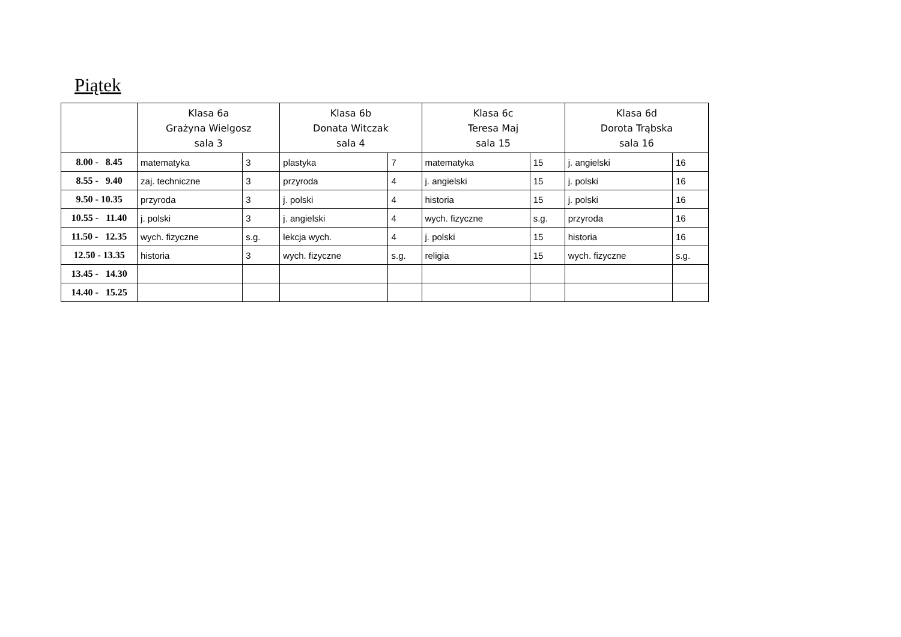Piątek
| | Klasa 6a Grażyna Wielgosz sala 3 | | Klasa 6b Donata Witczak sala 4 | | Klasa 6c Teresa Maj sala 15 | | Klasa 6d Dorota Trąbska sala 16 | |
| --- | --- | --- | --- | --- | --- | --- | --- | --- |
| 8.00 - 8.45 | matematyka | 3 | plastyka | 7 | matematyka | 15 | j. angielski | 16 |
| 8.55 - 9.40 | zaj. techniczne | 3 | przyroda | 4 | j. angielski | 15 | j. polski | 16 |
| 9.50 - 10.35 | przyroda | 3 | j. polski | 4 | historia | 15 | j. polski | 16 |
| 10.55 - 11.40 | j. polski | 3 | j. angielski | 4 | wych. fizyczne | s.g. | przyroda | 16 |
| 11.50 - 12.35 | wych. fizyczne | s.g. | lekcja wych. | 4 | j. polski | 15 | historia | 16 |
| 12.50 - 13.35 | historia | 3 | wych. fizyczne | s.g. | religia | 15 | wych. fizyczne | s.g. |
| 13.45 - 14.30 | | | | | | | | |
| 14.40 - 15.25 | | | | | | | | |